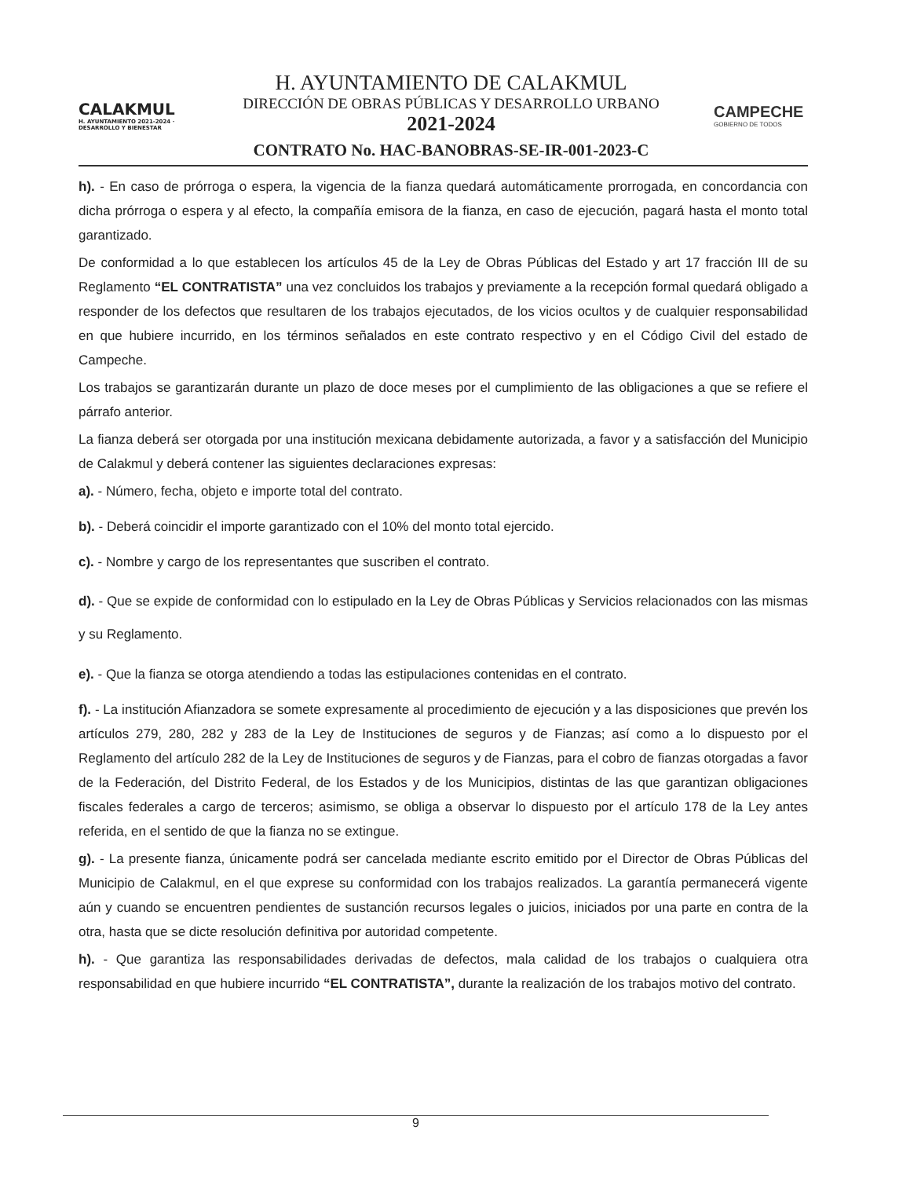CALAKMUL
H. AYUNTAMIENTO 2021-2024 · DESARROLLO Y BIENESTAR
H. AYUNTAMIENTO DE CALAKMUL
DIRECCIÓN DE OBRAS PÚBLICAS Y DESARROLLO URBANO
2021-2024
CONTRATO No. HAC-BANOBRAS-SE-IR-001-2023-C
CAMPECHE
GOBIERNO DE TODOS
h). - En caso de prórroga o espera, la vigencia de la fianza quedará automáticamente prorrogada, en concordancia con dicha prórroga o espera y al efecto, la compañía emisora de la fianza, en caso de ejecución, pagará hasta el monto total garantizado.
De conformidad a lo que establecen los artículos 45 de la Ley de Obras Públicas del Estado y art 17 fracción III de su Reglamento “EL CONTRATISTA” una vez concluidos los trabajos y previamente a la recepción formal quedará obligado a responder de los defectos que resultaren de los trabajos ejecutados, de los vicios ocultos y de cualquier responsabilidad en que hubiere incurrido, en los términos señalados en este contrato respectivo y en el Código Civil del estado de Campeche.
Los trabajos se garantizarán durante un plazo de doce meses por el cumplimiento de las obligaciones a que se refiere el párrafo anterior.
La fianza deberá ser otorgada por una institución mexicana debidamente autorizada, a favor y a satisfacción del Municipio de Calakmul y deberá contener las siguientes declaraciones expresas:
a). - Número, fecha, objeto e importe total del contrato.
b). - Deberá coincidir el importe garantizado con el 10% del monto total ejercido.
c). - Nombre y cargo de los representantes que suscriben el contrato.
d). - Que se expide de conformidad con lo estipulado en la Ley de Obras Públicas y Servicios relacionados con las mismas y su Reglamento.
e). - Que la fianza se otorga atendiendo a todas las estipulaciones contenidas en el contrato.
f). - La institución Afianzadora se somete expresamente al procedimiento de ejecución y a las disposiciones que prevén los artículos 279, 280, 282 y 283 de la Ley de Instituciones de seguros y de Fianzas; así como a lo dispuesto por el Reglamento del artículo 282 de la Ley de Instituciones de seguros y de Fianzas, para el cobro de fianzas otorgadas a favor de la Federación, del Distrito Federal, de los Estados y de los Municipios, distintas de las que garantizan obligaciones fiscales federales a cargo de terceros; asimismo, se obliga a observar lo dispuesto por el artículo 178 de la Ley antes referida, en el sentido de que la fianza no se extingue.
g). - La presente fianza, únicamente podrá ser cancelada mediante escrito emitido por el Director de Obras Públicas del Municipio de Calakmul, en el que exprese su conformidad con los trabajos realizados. La garantía permanecerá vigente aún y cuando se encuentren pendientes de sustanción recursos legales o juicios, iniciados por una parte en contra de la otra, hasta que se dicte resolución definitiva por autoridad competente.
h). - Que garantiza las responsabilidades derivadas de defectos, mala calidad de los trabajos o cualquiera otra responsabilidad en que hubiere incurrido “EL CONTRATISTA”, durante la realización de los trabajos motivo del contrato.
9